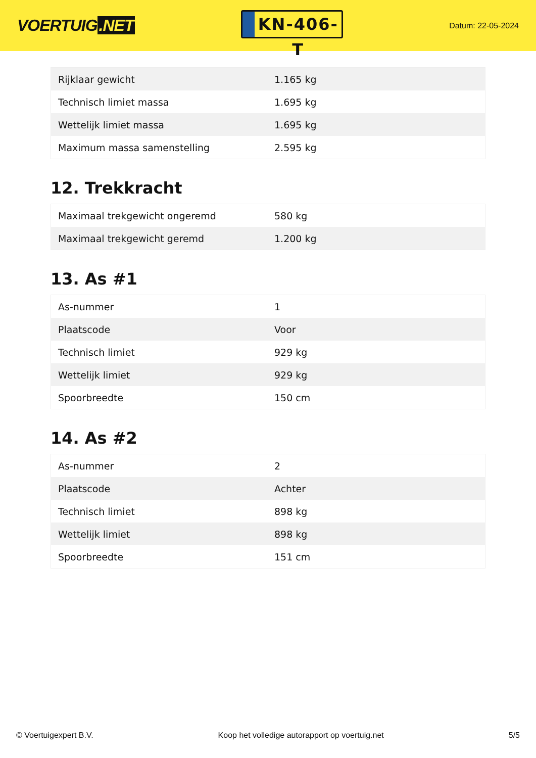VOERTUIG.NET
KN-406-T
Datum: 22-05-2024
| Rijklaar gewicht | 1.165 kg |
| Technisch limiet massa | 1.695 kg |
| Wettelijk limiet massa | 1.695 kg |
| Maximum massa samenstelling | 2.595 kg |
12. Trekkracht
| Maximaal trekgewicht ongeremd | 580 kg |
| Maximaal trekgewicht geremd | 1.200 kg |
13. As #1
| As-nummer | 1 |
| Plaatscode | Voor |
| Technisch limiet | 929 kg |
| Wettelijk limiet | 929 kg |
| Spoorbreedte | 150 cm |
14. As #2
| As-nummer | 2 |
| Plaatscode | Achter |
| Technisch limiet | 898 kg |
| Wettelijk limiet | 898 kg |
| Spoorbreedte | 151 cm |
© Voertuigexpert B.V. Koop het volledige autorapport op voertuig.net 5/5